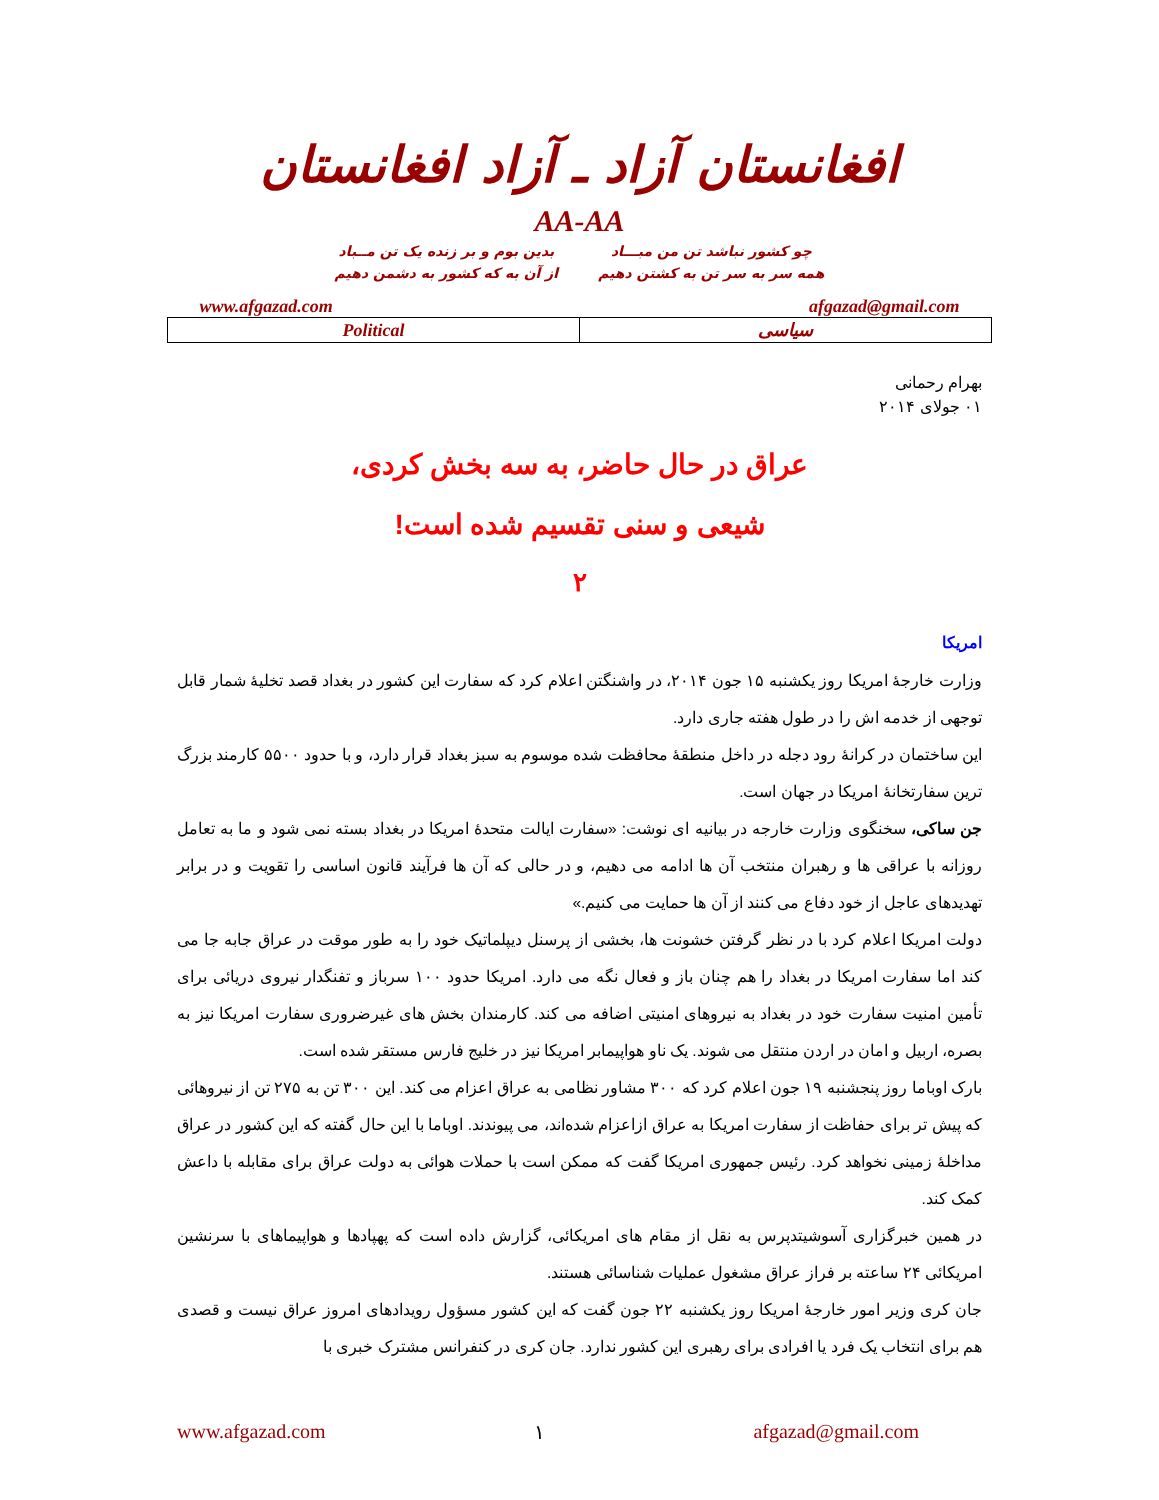افغانستان آزاد ـ آزاد افغانستان
AA-AA
چو کشور نباشد تن من مبـــاد
همه سر به سر تن به کشتن دهیم
بدین بوم و بر زنده یک تن مــباد
از آن به که کشور به دشمن دهیم
www.afgazad.com afgazad@gmail.com
| Political | سیاسی |
بهرام رحمانی
۰۱ جولای ۲۰۱۴
عراق در حال حاضر، به سه بخش کردی،
شیعی و سنی تقسیم شده است!
۲
امریکا
وزارت خارجهٔ امریکا روز یکشنبه ۱۵ جون ۲۰۱۴، در واشنگتن اعلام کرد که سفارت این کشور در بغداد قصد تخلیهٔ شمار قابل توجهی از خدمه اش را در طول هفته جاری دارد.
این ساختمان در کرانهٔ رود دجله در داخل منطقهٔ محافظت شده موسوم به سبز بغداد قرار دارد، و با حدود ۵۵۰۰ کارمند بزرگ ترین سفارتخانهٔ امریکا در جهان است.
جن ساکی، سخنگوی وزارت خارجه در بیانیه ای نوشت: «سفارت ایالت متحدهٔ امریکا در بغداد بسته نمی شود و ما به تعامل روزانه با عراقی ها و رهبران منتخب آن ها ادامه می دهیم، و در حالی که آن ها فرآیند قانون اساسی را تقویت و در برابر تهدیدهای عاجل از خود دفاع می کنند از آن ها حمایت می کنیم.»
دولت امریکا اعلام کرد با در نظر گرفتن خشونت ها، بخشی از پرسنل دیپلماتیک خود را به طور موقت در عراق جابه جا می کند اما سفارت امریکا در بغداد را هم چنان باز و فعال نگه می دارد. امریکا حدود ۱۰۰ سرباز و تفنگدار نیروی دریائی برای تأمین امنیت سفارت خود در بغداد به نیروهای امنیتی اضافه می کند. کارمندان بخش های غیرضروری سفارت امریکا نیز به بصره، اربیل و امان در اردن منتقل می شوند. یک ناو هواپیمابر امریکا نیز در خلیج فارس مستقر شده است.
بارک اوباما روز پنجشنبه ۱۹ جون اعلام کرد که ۳۰۰ مشاور نظامی به عراق اعزام می کند. این ۳۰۰ تن به ۲۷۵ تن از نیروهائی که پیش تر برای حفاظت از سفارت امریکا به عراق ازاعزام شده‌اند، می پیوندند. اوباما با این حال گفته که این کشور در عراق مداخلهٔ زمینی نخواهد کرد. رئیس جمهوری امریکا گفت که ممکن است با حملات هوائی به دولت عراق برای مقابله با داعش کمک کند.
در همین خبرگزاری آسوشیتدپرس به نقل از مقام های امریکائی، گزارش داده است که پهپادها و هواپیماهای با سرنشین امریکائی ۲۴ ساعته بر فراز عراق مشغول عملیات شناسائی هستند.
جان کری وزیر امور خارجهٔ امریکا روز یکشنبه ۲۲ جون گفت که این کشور مسؤول رویدادهای امروز عراق نیست و قصدی هم برای انتخاب یک فرد یا افرادی برای رهبری این کشور ندارد. جان کری در کنفرانس مشترک خبری با
www.afgazad.com ۱ afgazad@gmail.com